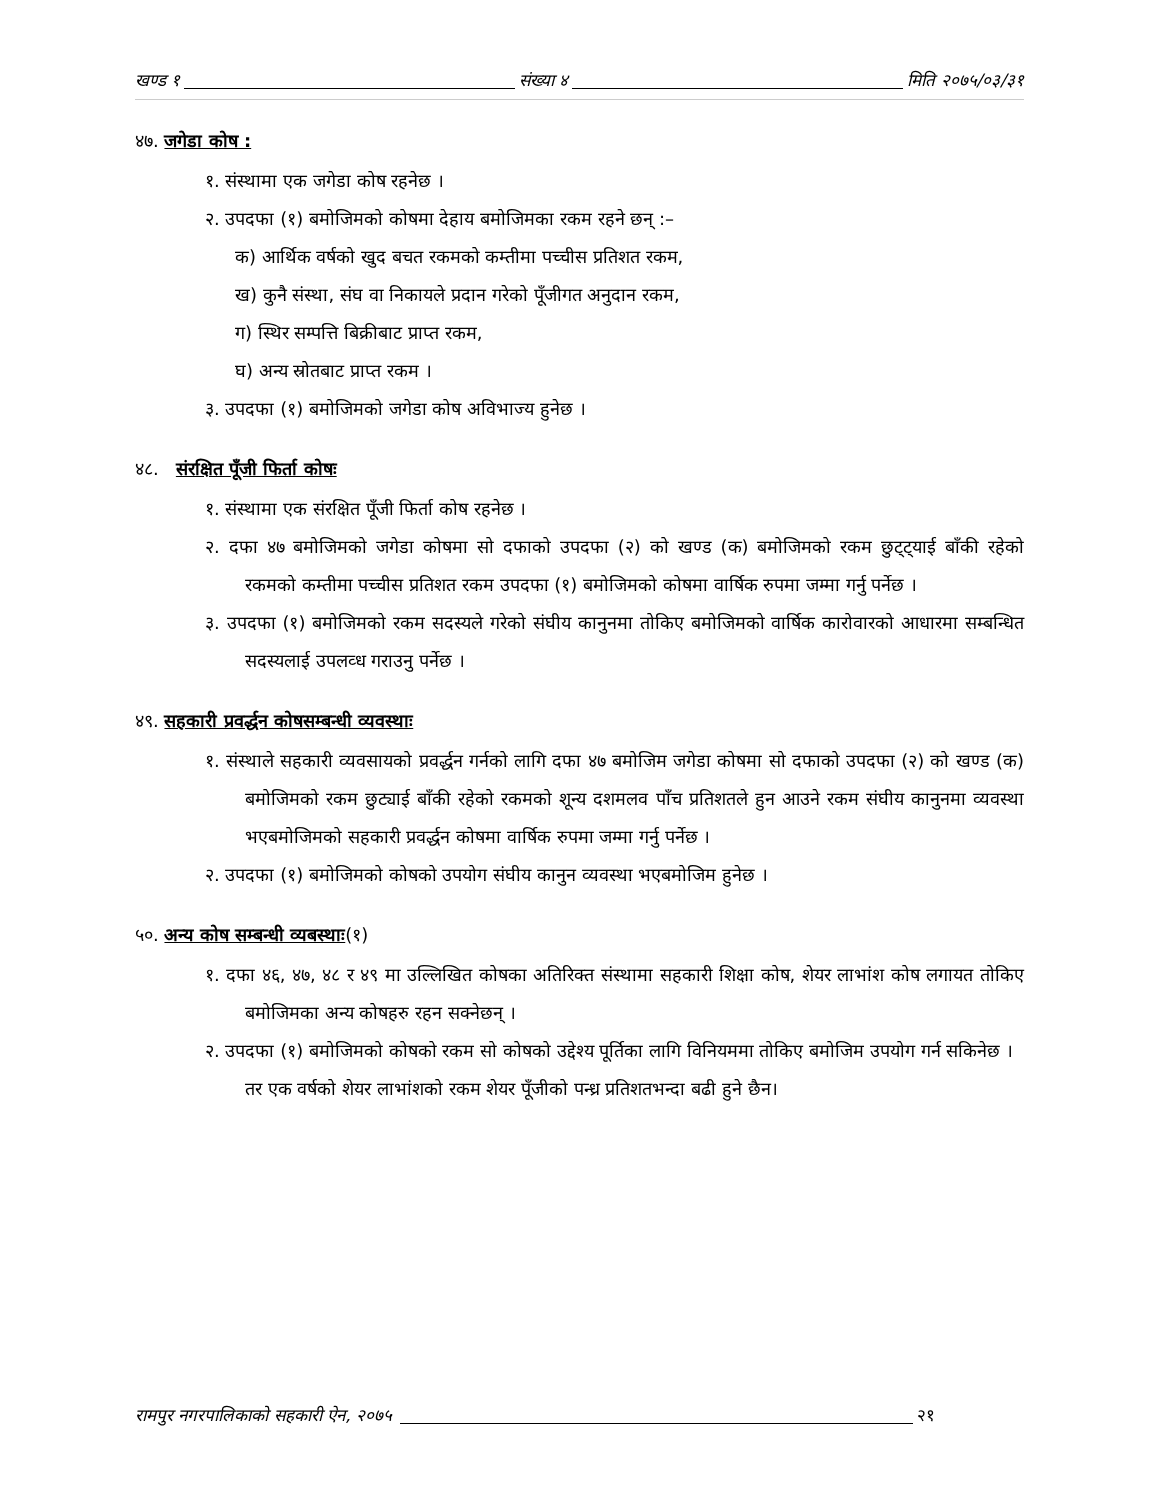खण्ड १ संख्या ४ मिति २०७५/०३/३१
४७. जगेडा कोष :
१. संस्थामा एक जगेडा कोष रहनेछ ।
२. उपदफा (१) बमोजिमको कोषमा देहाय बमोजिमका रकम रहने छन् :–
क) आर्थिक वर्षको खुद बचत रकमको कम्तीमा पच्चीस प्रतिशत रकम,
ख) कुनै संस्था, संघ वा निकायले प्रदान गरेको पूँजीगत अनुदान रकम,
ग) स्थिर सम्पत्ति बिक्रीबाट प्राप्त रकम,
घ) अन्य स्रोतबाट प्राप्त रकम ।
३. उपदफा (१) बमोजिमको जगेडा कोष अविभाज्य हुनेछ ।
४८. संरक्षित पूँजी फिर्ता कोषः
१. संस्थामा एक संरक्षित पूँजी फिर्ता कोष रहनेछ ।
२. दफा ४७ बमोजिमको जगेडा कोषमा सो दफाको उपदफा (२) को खण्ड (क) बमोजिमको रकम छुट्ट्याई बाँकी रहेको रकमको कम्तीमा पच्चीस प्रतिशत रकम उपदफा (१) बमोजिमको कोषमा वार्षिक रुपमा जम्मा गर्नु पर्नेछ ।
३. उपदफा (१) बमोजिमको रकम सदस्यले गरेको संघीय कानुनमा तोकिए बमोजिमको वार्षिक कारोवारको आधारमा सम्बन्धित सदस्यलाई उपलव्ध गराउनु पर्नेछ ।
४९. सहकारी प्रवर्द्धन कोषसम्बन्धी व्यवस्थाः
१. संस्थाले सहकारी व्यवसायको प्रवर्द्धन गर्नको लागि दफा ४७ बमोजिम जगेडा कोषमा सो दफाको उपदफा (२) को खण्ड (क) बमोजिमको रकम छुट्याई बाँकी रहेको रकमको शून्य दशमलव पाँच प्रतिशतले हुन आउने रकम संघीय कानुनमा व्यवस्था भएबमोजिमको सहकारी प्रवर्द्धन कोषमा वार्षिक रुपमा जम्मा गर्नु पर्नेछ ।
२. उपदफा (१) बमोजिमको कोषको उपयोग संघीय कानुन व्यवस्था भएबमोजिम हुनेछ ।
५०. अन्य कोष सम्बन्धी व्यबस्थाः(१)
१. दफा ४६, ४७, ४८ र ४९ मा उल्लिखित कोषका अतिरिक्त संस्थामा सहकारी शिक्षा कोष, शेयर लाभांश कोष लगायत तोकिए बमोजिमका अन्य कोषहरु रहन सक्नेछन् ।
२. उपदफा (१) बमोजिमको कोषको रकम सो कोषको उद्देश्य पूर्तिका लागि विनियममा तोकिए बमोजिम उपयोग गर्न सकिनेछ ।
तर एक वर्षको शेयर लाभांशको रकम शेयर पूँजीको पन्ध्र प्रतिशतभन्दा बढी हुने छैन।
रामपुर नगरपालिकाको सहकारी ऐन, २०७५ २१